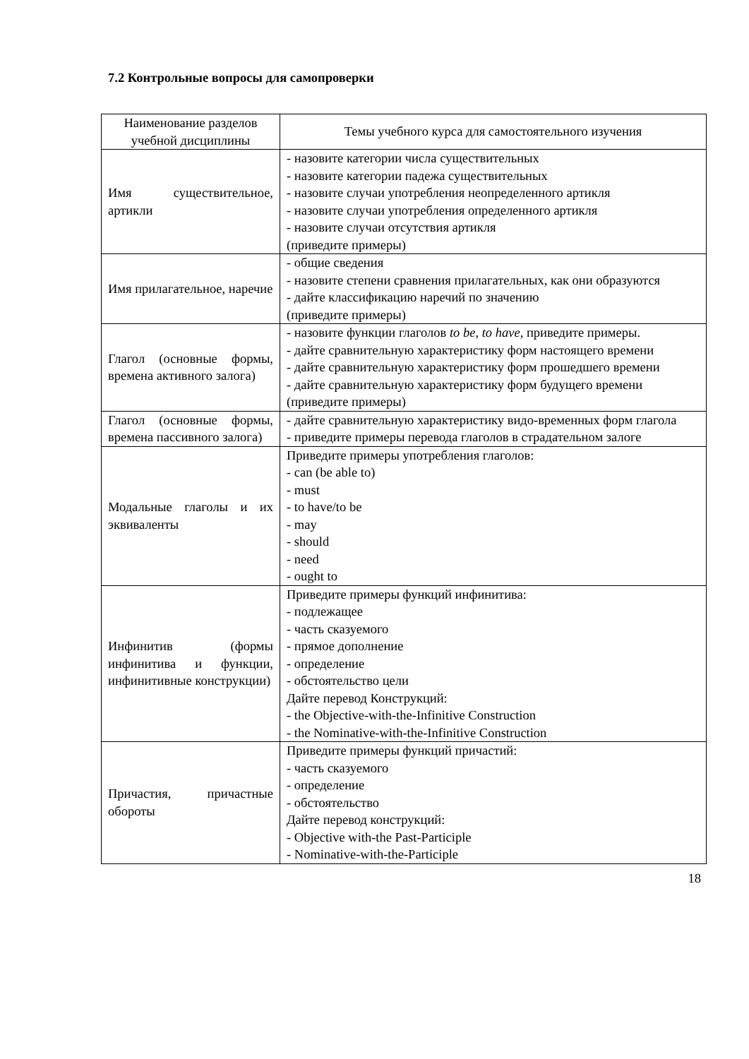7.2 Контрольные вопросы для самопроверки
| Наименование разделов учебной дисциплины | Темы учебного курса для самостоятельного изучения |
| --- | --- |
| Имя существительное, артикли | - назовите категории числа существительных - назовите категории падежа существительных - назовите случаи употребления неопределенного артикля - назовите случаи употребления определенного артикля - назовите случаи отсутствия артикля (приведите примеры) |
| Имя прилагательное, наречие | - общие сведения - назовите степени сравнения прилагательных, как они образуются - дайте классификацию наречий по значению (приведите примеры) |
| Глагол (основные формы, времена активного залога) | - назовите функции глаголов to be, to have, приведите примеры. - дайте сравнительную характеристику форм настоящего времени - дайте сравнительную характеристику форм прошедшего времени - дайте сравнительную характеристику форм будущего времени (приведите примеры) |
| Глагол (основные формы, времена пассивного залога) | - дайте сравнительную характеристику видо-временных форм глагола - приведите примеры перевода глаголов в страдательном залоге |
| Модальные глаголы и их эквиваленты | Приведите примеры употребления глаголов: - can (be able to) - must - to have/to be - may - should - need - ought to |
| Инфинитив (формы инфинитива и функции, инфинитивные конструкции) | Приведите примеры функций инфинитива: - подлежащее - часть сказуемого - прямое дополнение - определение - обстоятельство цели Дайте перевод Конструкций: - the Objective-with-the-Infinitive Construction - the Nominative-with-the-Infinitive Construction |
| Причастия, причастные обороты | Приведите примеры функций причастий: - часть сказуемого - определение - обстоятельство Дайте перевод конструкций: - Objective with-the Past-Participle - Nominative-with-the-Participle |
18